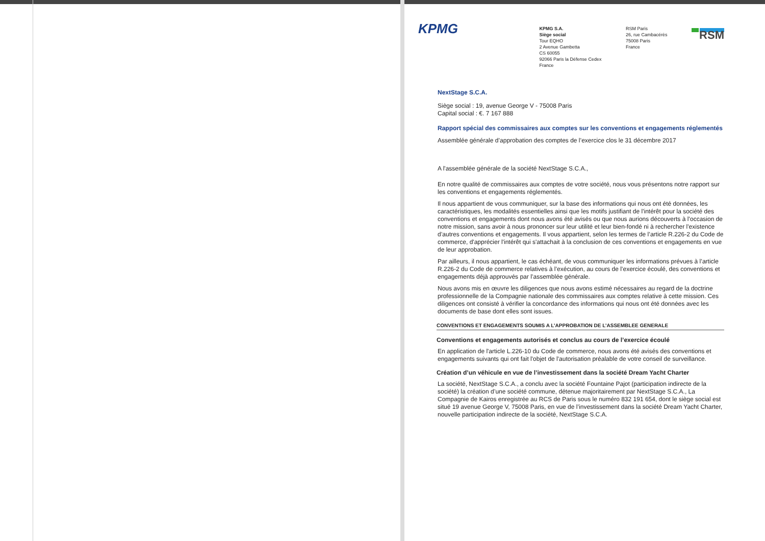KPMG
KPMG S.A.
Siège social
Tour EQHO
2 Avenue Gambetta
CS 60055
92066 Paris la Défense Cedex
France
RSM Paris
26, rue Cambacérès
75008 Paris
France
RSM
NextStage S.C.A.
Siège social : 19, avenue George V - 75008 Paris
Capital social : €. 7 167 888
Rapport spécial des commissaires aux comptes sur les conventions et engagements réglementés
Assemblée générale d’approbation des comptes de l’exercice clos le 31 décembre 2017
A l'assemblée générale de la société NextStage S.C.A.,
En notre qualité de commissaires aux comptes de votre société, nous vous présentons notre rapport sur les conventions et engagements réglementés.
Il nous appartient de vous communiquer, sur la base des informations qui nous ont été données, les caractéristiques, les modalités essentielles ainsi que les motifs justifiant de l'intérêt pour la société des conventions et engagements dont nous avons été avisés ou que nous aurions découverts à l’occasion de notre mission, sans avoir à nous prononcer sur leur utilité et leur bien-fondé ni à rechercher l'existence d’autres conventions et engagements. Il vous appartient, selon les termes de l’article R.226-2 du Code de commerce, d'apprécier l'intérêt qui s'attachait à la conclusion de ces conventions et engagements en vue de leur approbation.
Par ailleurs, il nous appartient, le cas échéant, de vous communiquer les informations prévues à l’article R.226-2 du Code de commerce relatives à l’exécution, au cours de l’exercice écoulé, des conventions et engagements déjà approuvés par l’assemblée générale.
Nous avons mis en œuvre les diligences que nous avons estimé nécessaires au regard de la doctrine professionnelle de la Compagnie nationale des commissaires aux comptes relative à cette mission. Ces diligences ont consisté à vérifier la concordance des informations qui nous ont été données avec les documents de base dont elles sont issues.
CONVENTIONS ET ENGAGEMENTS SOUMIS A L’APPROBATION DE L’ASSEMBLEE GENERALE
Conventions et engagements autorisés et conclus au cours de l’exercice écoulé
En application de l'article L.226-10 du Code de commerce, nous avons été avisés des conventions et engagements suivants qui ont fait l'objet de l'autorisation préalable de votre conseil de surveillance.
Création d’un véhicule en vue de l’investissement dans la société Dream Yacht Charter
La société, NextStage S.C.A., a conclu avec la société Fountaine Pajot (participation indirecte de la société) la création d’une société commune, détenue majoritairement par NextStage S.C.A., La Compagnie de Kairos enregistrée au RCS de Paris sous le numéro 832 191 654, dont le siège social est situé 19 avenue George V, 75008 Paris, en vue de l’investissement dans la société Dream Yacht Charter, nouvelle participation indirecte de la société, NextStage S.C.A.